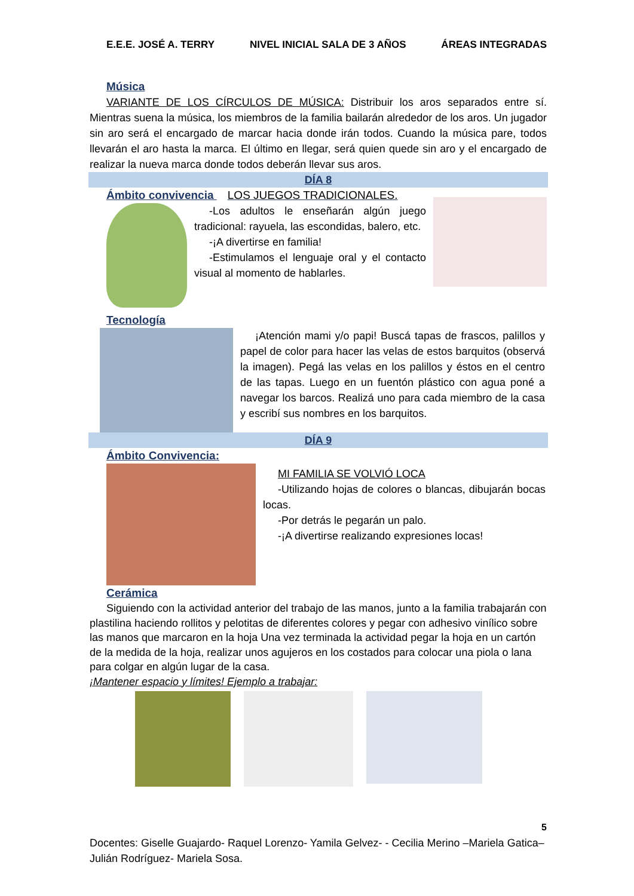E.E.E. JOSÉ A. TERRY NIVEL INICIAL SALA DE 3 AÑOS ÁREAS INTEGRADAS
Música
VARIANTE DE LOS CÍRCULOS DE MÚSICA: Distribuir los aros separados entre sí. Mientras suena la música, los miembros de la familia bailarán alrededor de los aros. Un jugador sin aro será el encargado de marcar hacia donde irán todos. Cuando la música pare, todos llevarán el aro hasta la marca. El último en llegar, será quien quede sin aro y el encargado de realizar la nueva marca donde todos deberán llevar sus aros.
DÍA 8
Ámbito convivencia LOS JUEGOS TRADICIONALES.
-Los adultos le enseñarán algún juego tradicional: rayuela, las escondidas, balero, etc.
-¡A divertirse en familia!
-Estimulamos el lenguaje oral y el contacto visual al momento de hablarles.
Tecnología
¡Atención mami y/o papi! Buscá tapas de frascos, palillos y papel de color para hacer las velas de estos barquitos (observá la imagen). Pegá las velas en los palillos y éstos en el centro de las tapas. Luego en un fuentón plástico con agua poné a navegar los barcos. Realizá uno para cada miembro de la casa y escribí sus nombres en los barquitos.
DÍA 9
Ámbito Convivencia:
MI FAMILIA SE VOLVIÓ LOCA
-Utilizando hojas de colores o blancas, dibujarán bocas locas.
-Por detrás le pegarán un palo.
-¡A divertirse realizando expresiones locas!
Cerámica
Siguiendo con la actividad anterior del trabajo de las manos, junto a la familia trabajarán con plastilina haciendo rollitos y pelotitas de diferentes colores y pegar con adhesivo vinílico sobre las manos que marcaron en la hoja Una vez terminada la actividad pegar la hoja en un cartón de la medida de la hoja, realizar unos agujeros en los costados para colocar una piola o lana para colgar en algún lugar de la casa.
¡Mantener espacio y límites! Ejemplo a trabajar:
5
Docentes: Giselle Guajardo- Raquel Lorenzo- Yamila Gelvez- - Cecilia Merino –Mariela Gatica– Julián Rodríguez- Mariela Sosa.